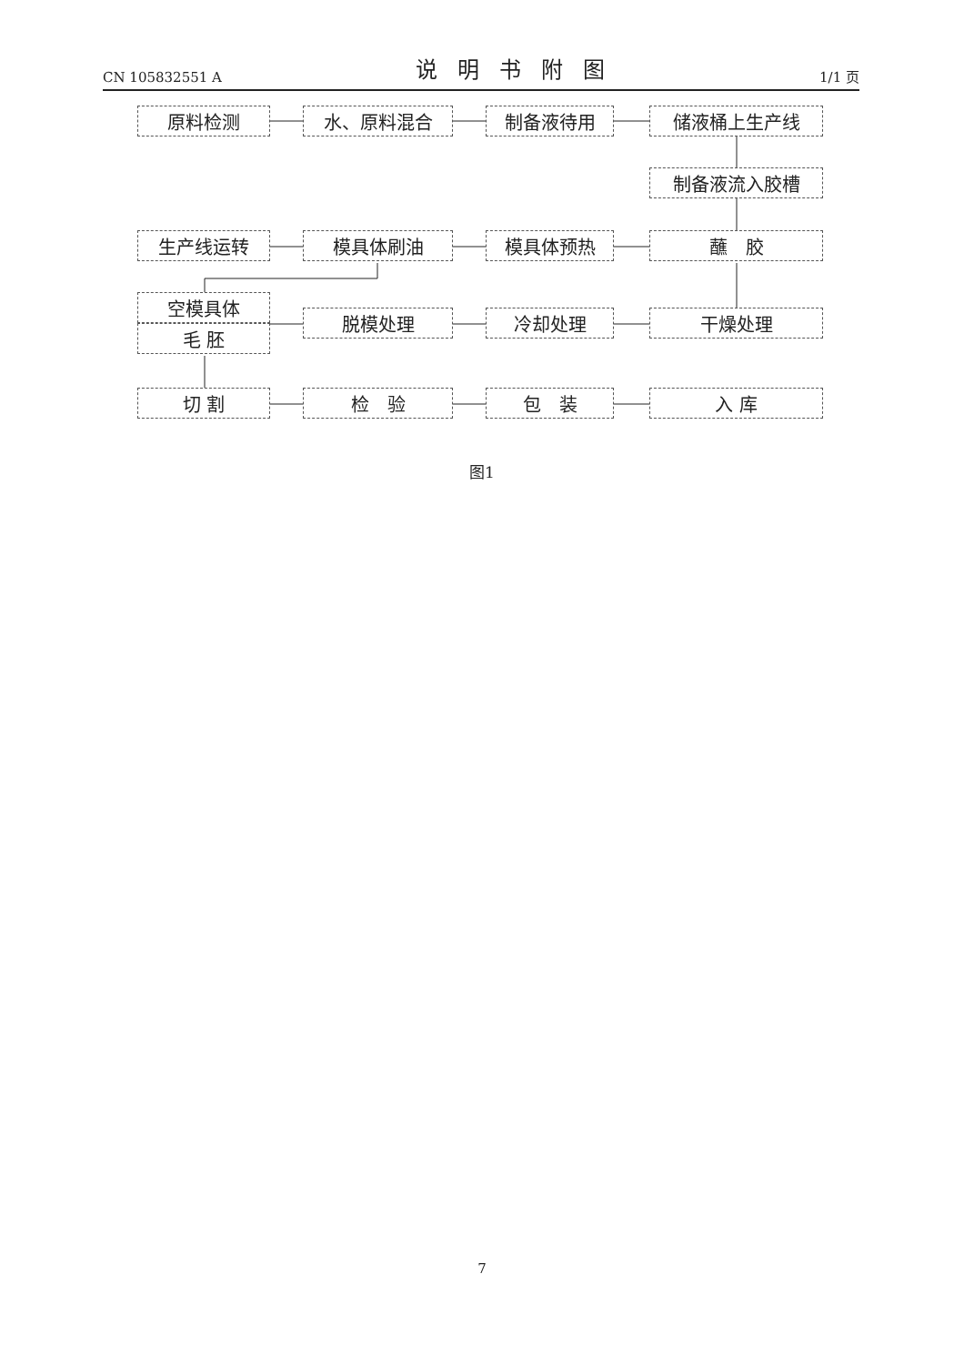CN 105832551 A 说明书附图 1/1 页
原料检测 水、原料混合 制备液待用 储液桶上生产线
制备液流入胶槽
生产线运转 模具体刷油 模具体预热 蘸　胶
空模具体
毛 胚
脱模处理 冷却处理 干燥处理
切 割 检　验 包　装 入 库
图1
7